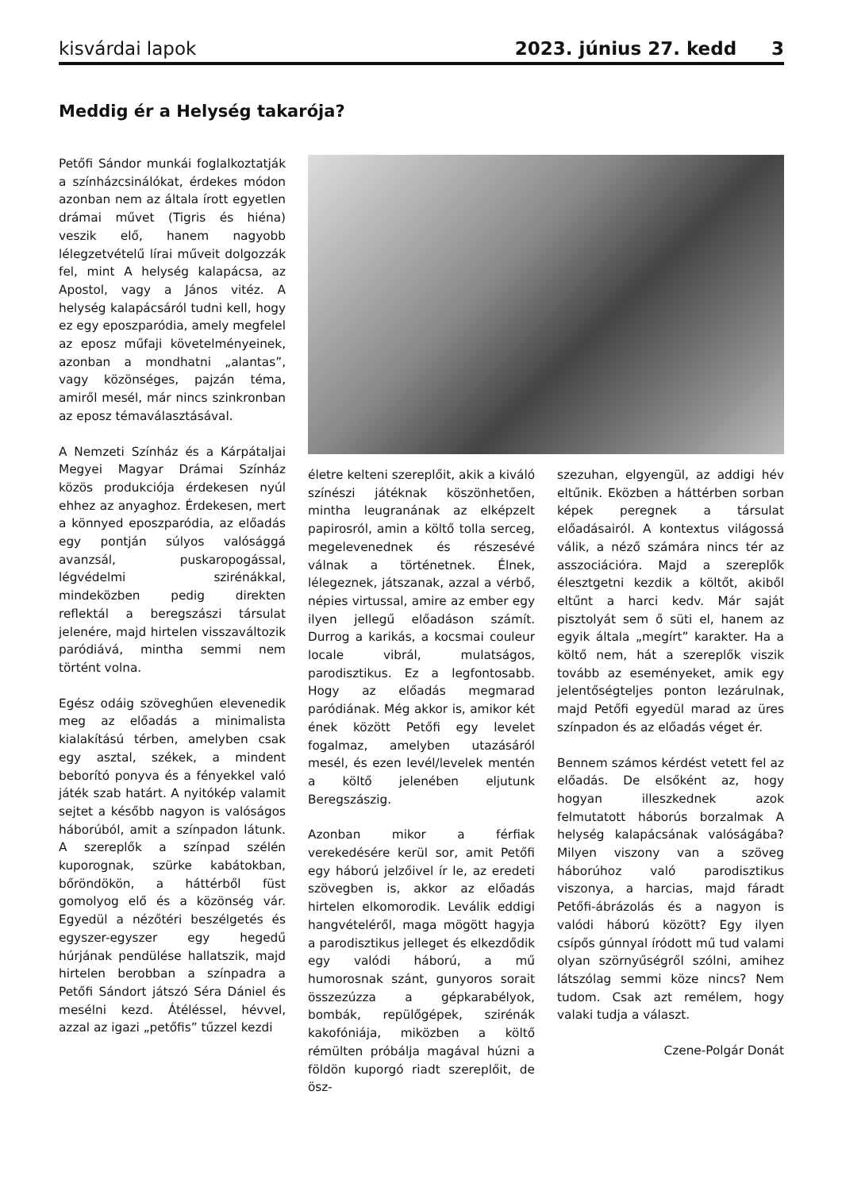kisvárdai lapok 2023. június 27. kedd 3
Meddig ér a Helység takarója?
Petőfi Sándor munkái foglalkoztatják a színházcsinálókat, érdekes módon azonban nem az általa írott egyetlen drámai művet (Tigris és hiéna) veszik elő, hanem nagyobb lélegzetvételű lírai műveit dolgozzák fel, mint A helység kalapácsa, az Apostol, vagy a János vitéz. A helység kalapácsáról tudni kell, hogy ez egy eposzparódia, amely megfelel az eposz műfaji követelményeinek, azonban a mondhatni „alantas”, vagy közönséges, pajzán téma, amiről mesél, már nincs szinkronban az eposz témaválasztásával.
A Nemzeti Színház és a Kárpátaljai Megyei Magyar Drámai Színház közös produkciója érdekesen nyúl ehhez az anyaghoz. Érdekesen, mert a könnyed eposzparódia, az előadás egy pontján súlyos valósággá avanzsál, puskaropogással, légvédelmi szirénákkal, mindeközben pedig direkten reflektál a beregszászi társulat jelenére, majd hirtelen visszaváltozik paródiává, mintha semmi nem történt volna.
Egész odáig szöveghűen elevenedik meg az előadás a minimalista kialakítású térben, amelyben csak egy asztal, székek, a mindent beborító ponyva és a fényekkel való játék szab határt. A nyitókép valamit sejtet a később nagyon is valóságos háborúból, amit a színpadon látunk. A szereplők a színpad szélén kuporognak, szürke kabátokban, bőröndökön, a háttérből füst gomolyog elő és a közönség vár. Egyedül a nézőtéri beszélgetés és egyszer-egyszer egy hegedű húrjának pendülése hallatszik, majd hirtelen berobban a színpadra a Petőfi Sándort játszó Séra Dániel és mesélni kezd. Átéléssel, hévvel, azzal az igazi „petőfis” tűzzel kezdi
életre kelteni szereplőit, akik a kiváló színészi játéknak köszönhetően, mintha leugranának az elképzelt papirosról, amin a költő tolla serceg, megelevenednek és részesévé válnak a történetnek. Élnek, lélegeznek, játszanak, azzal a vérbő, népies virtussal, amire az ember egy ilyen jellegű előadáson számít. Durrog a karikás, a kocsmai couleur locale vibrál, mulatságos, parodisztikus. Ez a legfontosabb. Hogy az előadás megmarad paródiának. Még akkor is, amikor két ének között Petőfi egy levelet fogalmaz, amelyben utazásáról mesél, és ezen levél/levelek mentén a költő jelenében eljutunk Beregszászig.
Azonban mikor a férfiak verekedésére kerül sor, amit Petőfi egy háború jelzőivel ír le, az eredeti szövegben is, akkor az előadás hirtelen elkomorodik. Leválik eddigi hangvételéről, maga mögött hagyja a parodisztikus jelleget és elkezdődik egy valódi háború, a mű humorosnak szánt, gunyoros sorait összezúzza a gépkarabélyok, bombák, repülőgépek, szirénák kakofóniája, miközben a költő rémülten próbálja magával húzni a földön kuporgó riadt szereplőit, de ösz-
szezuhan, elgyengül, az addigi hév eltűnik. Eközben a háttérben sorban képek peregnek a társulat előadásairól. A kontextus világossá válik, a néző számára nincs tér az asszociációra. Majd a szereplők élesztgetni kezdik a költőt, akiből eltűnt a harci kedv. Már saját pisztolyát sem ő süti el, hanem az egyik általa „megírt” karakter. Ha a költő nem, hát a szereplők viszik tovább az eseményeket, amik egy jelentőségteljes ponton lezárulnak, majd Petőfi egyedül marad az üres színpadon és az előadás véget ér.
Bennem számos kérdést vetett fel az előadás. De elsőként az, hogy hogyan illeszkednek azok felmutatott háborús borzalmak A helység kalapácsának valóságába? Milyen viszony van a szöveg háborúhoz való parodisztikus viszonya, a harcias, majd fáradt Petőfi-ábrázolás és a nagyon is valódi háború között? Egy ilyen csípős gúnnyal íródott mű tud valami olyan szörnyűségről szólni, amihez látszólag semmi köze nincs? Nem tudom. Csak azt remélem, hogy valaki tudja a választ.
Czene-Polgár Donát